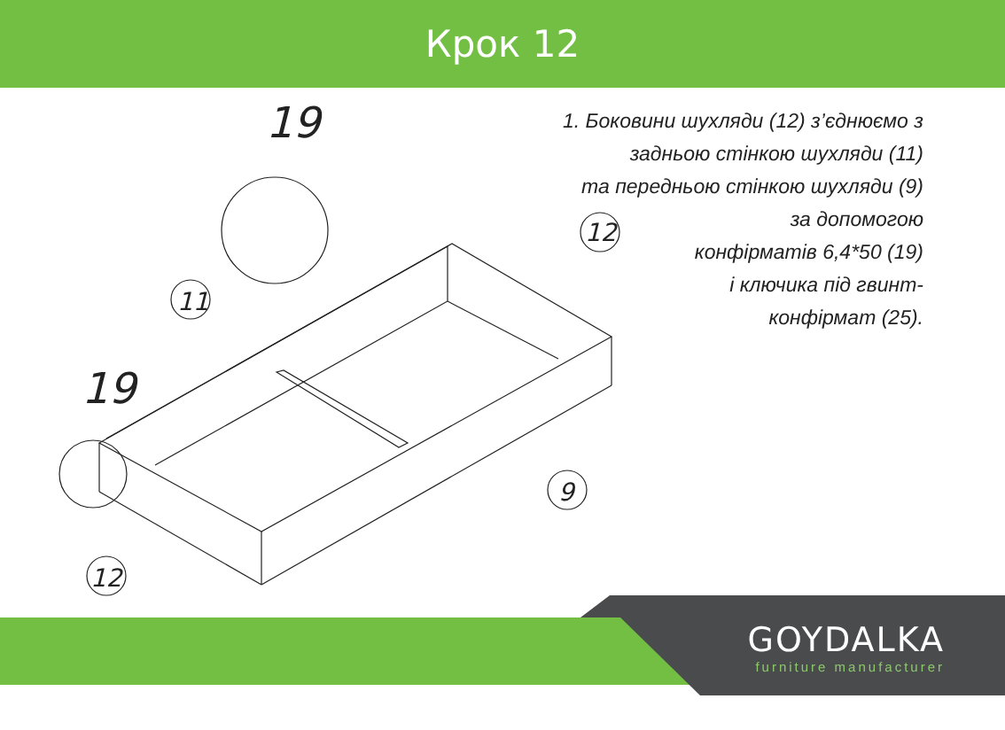Крок 12
11
12
9
12
19
19
1. Боковини шухляди (12) з’єднюємо з
задньою стінкою шухляди (11)
та передньою стінкою шухляди (9)
за допомогою
конфірматів 6,4*50 (19)
і ключика під гвинт-
конфірмат (25).
GOYDALKA
furniture manufacturer